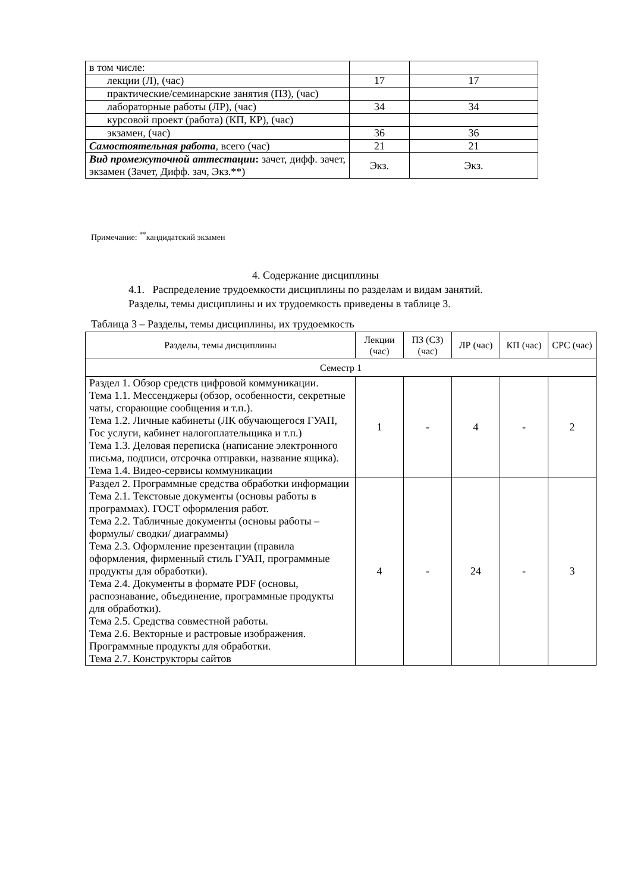| в том числе: | | |
| лекции (Л), (час) | 17 | 17 |
| практические/семинарские занятия (ПЗ), (час) | | |
| лабораторные работы (ЛР), (час) | 34 | 34 |
| курсовой проект (работа) (КП, КР), (час) | | |
| экзамен, (час) | 36 | 36 |
| Самостоятельная работа , всего (час) | 21 | 21 |
| Вид промежуточной аттестации : зачет, дифф. зачет, экзамен (Зачет, Дифф. зач, Экз.**) | Экз. | Экз. |
Примечание: <sup>**</sup>кандидатский экзамен
4. Содержание дисциплины
4.1. Распределение трудоемкости дисциплины по разделам и видам занятий.
Разделы, темы дисциплины и их трудоемкость приведены в таблице 3.
Таблица 3 – Разделы, темы дисциплины, их трудоемкость
| Разделы, темы дисциплины | Лекции (час) | ПЗ (СЗ) (час) | ЛР (час) | КП (час) | СРС (час) |
| --- | --- | --- | --- | --- | --- |
| Семестр 1 | | | | | |
| Раздел 1. Обзор средств цифровой коммуникации. Тема 1.1. Мессенджеры (обзор, особенности, секретные чаты, сгорающие сообщения и т.п.). Тема 1.2. Личные кабинеты (ЛК обучающегося ГУАП, Гос услуги, кабинет налогоплательщика и т.п.) Тема 1.3. Деловая переписка (написание электронного письма, подписи, отсрочка отправки, название ящика). Тема 1.4. Видео-сервисы коммуникации | 1 | - | 4 | - | 2 |
| Раздел 2. Программные средства обработки информации Тема 2.1. Текстовые документы (основы работы в программах). ГОСТ оформления работ. Тема 2.2. Табличные документы (основы работы – формулы/ сводки/ диаграммы) Тема 2.3. Оформление презентации (правила оформления, фирменный стиль ГУАП, программные продукты для обработки). Тема 2.4. Документы в формате PDF (основы, распознавание, объединение, программные продукты для обработки). Тема 2.5. Средства совместной работы. Тема 2.6. Векторные и растровые изображения. Программные продукты для обработки. Тема 2.7. Конструкторы сайтов | 4 | - | 24 | - | 3 |